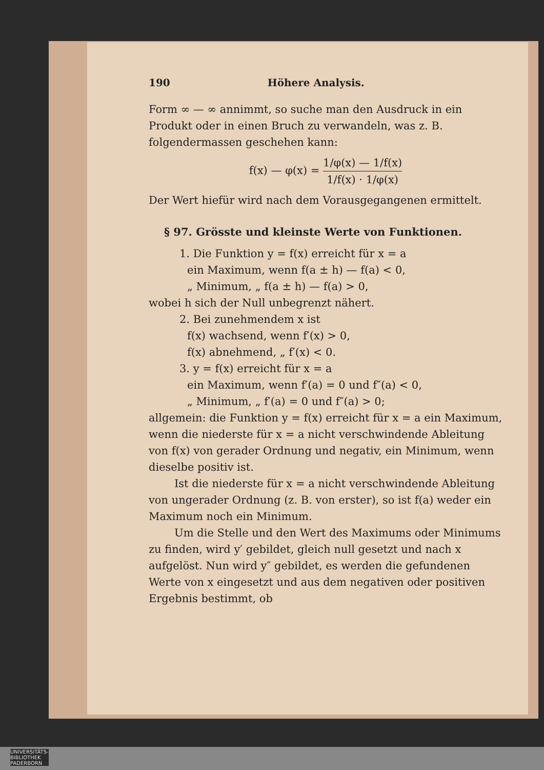190 Höhere Analysis.
Form ∞ — ∞ annimmt, so suche man den Ausdruck in ein Produkt oder in einen Bruch zu verwandeln, was z. B. folgendermassen geschehen kann:
f(x) — φ(x) = 1/φ(x) — 1/f(x) 1/f(x) · 1/φ(x)
Der Wert hiefür wird nach dem Vorausgegangenen ermittelt.
§ 97. Grösste und kleinste Werte von Funktionen.
1. Die Funktion y = f(x) erreicht für x = a
ein Maximum, wenn f(a ± h) — f(a) < 0,
„ Minimum, „ f(a ± h) — f(a) > 0,
wobei h sich der Null unbegrenzt nähert.
2. Bei zunehmendem x ist
f(x) wachsend, wenn f′(x) > 0,
f(x) abnehmend, „ f′(x) < 0.
3. y = f(x) erreicht für x = a
ein Maximum, wenn f′(a) = 0 und f″(a) < 0,
„ Minimum, „ f′(a) = 0 und f″(a) > 0;
allgemein: die Funktion y = f(x) erreicht für x = a ein Maximum, wenn die niederste für x = a nicht verschwindende Ableitung von f(x) von gerader Ordnung und negativ, ein Minimum, wenn dieselbe positiv ist.
Ist die niederste für x = a nicht verschwindende Ableitung von ungerader Ordnung (z. B. von erster), so ist f(a) weder ein Maximum noch ein Minimum.
Um die Stelle und den Wert des Maximums oder Minimums zu finden, wird y′ gebildet, gleich null gesetzt und nach x aufgelöst. Nun wird y″ gebildet, es werden die gefundenen Werte von x eingesetzt und aus dem negativen oder positiven Ergebnis bestimmt, ob
UNIVERSITÄTS-
BIBLIOTHEK
PADERBORN